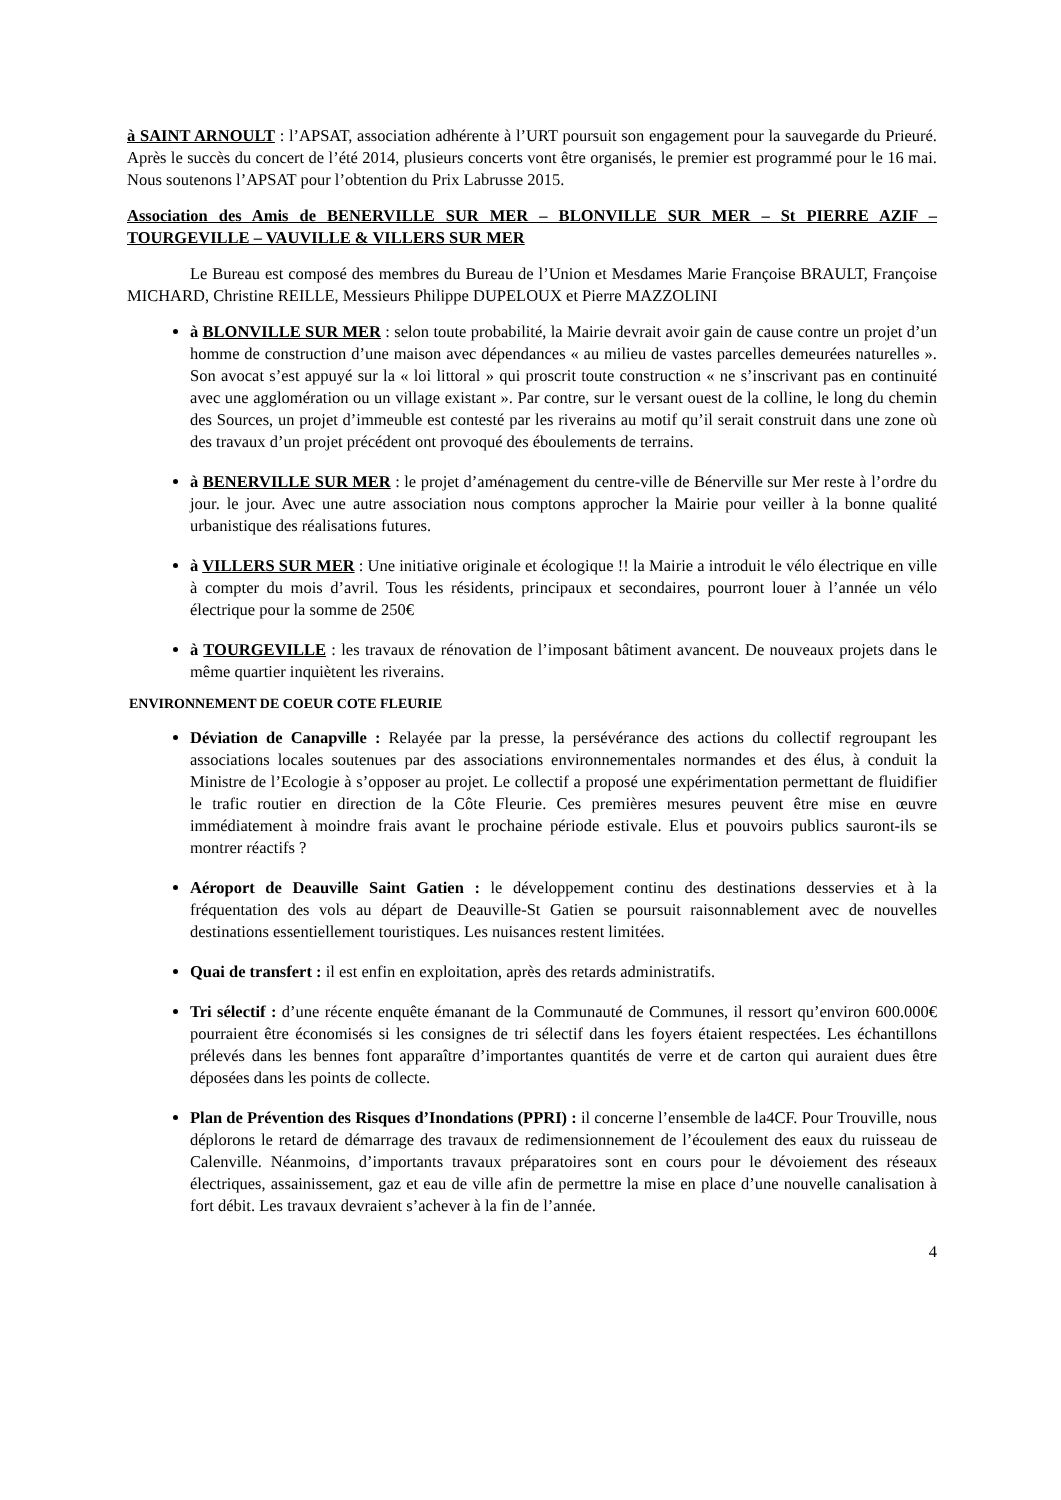à SAINT ARNOULT : l’APSAT, association adhérente à l’URT poursuit son engagement pour la sauvegarde du Prieuré. Après le succès du concert de l’été 2014, plusieurs concerts vont être organisés, le premier est programmé pour le 16 mai. Nous soutenons l’APSAT pour l’obtention du Prix Labrusse 2015.
Association des Amis de BENERVILLE SUR MER – BLONVILLE SUR MER – St PIERRE AZIF – TOURGEVILLE – VAUVILLE & VILLERS SUR MER
Le Bureau est composé des membres du Bureau de l’Union et Mesdames Marie Françoise BRAULT, Françoise MICHARD, Christine REILLE, Messieurs Philippe DUPELOUX et Pierre MAZZOLINI
à BLONVILLE SUR MER : selon toute probabilité, la Mairie devrait avoir gain de cause contre un projet d’un homme de construction d’une maison avec dépendances « au milieu de vastes parcelles demeurées naturelles ». Son avocat s’est appuyé sur la « loi littoral » qui proscrit toute construction « ne s’inscrivant pas en continuité avec une agglomération ou un village existant ». Par contre, sur le versant ouest de la colline, le long du chemin des Sources, un projet d’immeuble est contesté par les riverains au motif qu’il serait construit dans une zone où des travaux d’un projet précédent ont provoqué des éboulements de terrains.
à BENERVILLE SUR MER : le projet d’aménagement du centre-ville de Bénerville sur Mer reste à l’ordre du jour. le jour. Avec une autre association nous comptons approcher la Mairie pour veiller à la bonne qualité urbanistique des réalisations futures.
à VILLERS SUR MER : Une initiative originale et écologique !! la Mairie a introduit le vélo électrique en ville à compter du mois d’avril. Tous les résidents, principaux et secondaires, pourront louer à l’année un vélo électrique pour la somme de 250€
à TOURGEVILLE : les travaux de rénovation de l’imposant bâtiment avancent. De nouveaux projets dans le même quartier inquiètent les riverains.
ENVIRONNEMENT DE COEUR COTE FLEURIE
Déviation de Canapville : Relayée par la presse, la persévérance des actions du collectif regroupant les associations locales soutenues par des associations environnementales normandes et des élus, à conduit la Ministre de l’Ecologie à s’opposer au projet. Le collectif a proposé une expérimentation permettant de fluidifier le trafic routier en direction de la Côte Fleurie. Ces premières mesures peuvent être mise en œuvre immédiatement à moindre frais avant le prochaine période estivale. Elus et pouvoirs publics sauront-ils se montrer réactifs ?
Aéroport de Deauville Saint Gatien : le développement continu des destinations desservies et à la fréquentation des vols au départ de Deauville-St Gatien se poursuit raisonnablement avec de nouvelles destinations essentiellement touristiques. Les nuisances restent limitées.
Quai de transfert : il est enfin en exploitation, après des retards administratifs.
Tri sélectif : d’une récente enquête émanant de la Communauté de Communes, il ressort qu’environ 600.000€ pourraient être économisés si les consignes de tri sélectif dans les foyers étaient respectées. Les échantillons prélevés dans les bennes font apparaître d’importantes quantités de verre et de carton qui auraient dues être déposées dans les points de collecte.
Plan de Prévention des Risques d’Inondations (PPRI) : il concerne l’ensemble de la4CF. Pour Trouville, nous déplorons le retard de démarrage des travaux de redimensionnement de l’écoulement des eaux du ruisseau de Calenville. Néanmoins, d’importants travaux préparatoires sont en cours pour le dévoiement des réseaux électriques, assainissement, gaz et eau de ville afin de permettre la mise en place d’une nouvelle canalisation à fort débit. Les travaux devraient s’achever à la fin de l’année.
4